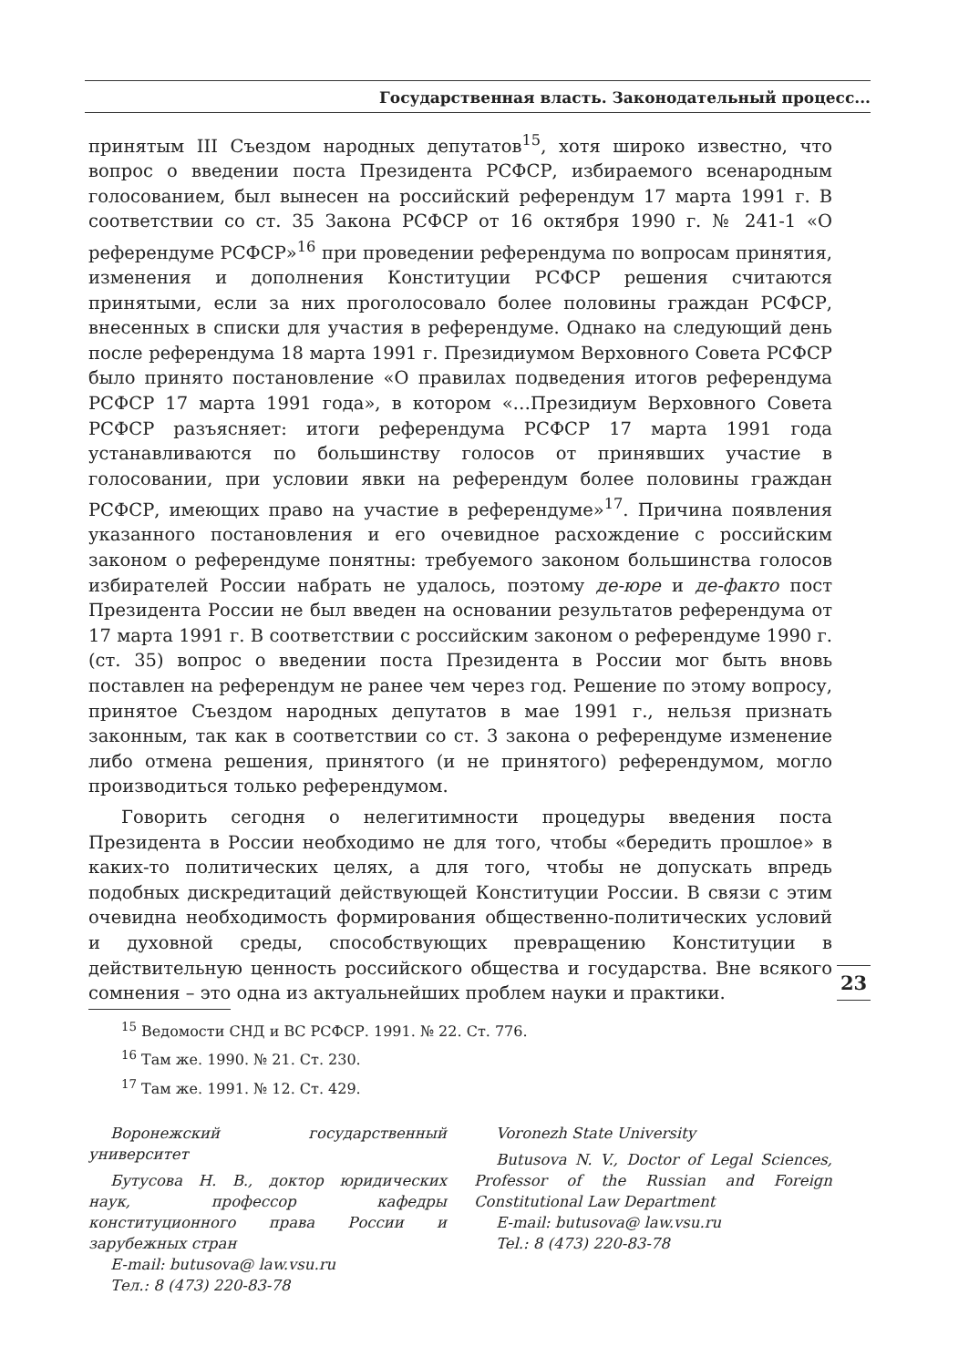Государственная власть. Законодательный процесс...
принятым III Съездом народных депутатов<sup>15</sup>, хотя широко известно, что вопрос о введении поста Президента РСФСР, избираемого всенародным голосованием, был вынесен на российский референдум 17 марта 1991 г. В соответствии со ст. 35 Закона РСФСР от 16 октября 1990 г. № 241-1 «О референдуме РСФСР»<sup>16</sup> при проведении референдума по вопросам принятия, изменения и дополнения Конституции РСФСР решения считаются принятыми, если за них проголосовало более половины граждан РСФСР, внесенных в списки для участия в референдуме. Однако на следующий день после референдума 18 марта 1991 г. Президиумом Верховного Совета РСФСР было принято постановление «О правилах подведения итогов референдума РСФСР 17 марта 1991 года», в котором «…Президиум Верховного Совета РСФСР разъясняет: итоги референдума РСФСР 17 марта 1991 года устанавливаются по большинству голосов от принявших участие в голосовании, при условии явки на референдум более половины граждан РСФСР, имеющих право на участие в референдуме»<sup>17</sup>. Причина появления указанного постановления и его очевидное расхождение с российским законом о референдуме понятны: требуемого законом большинства голосов избирателей России набрать не удалось, поэтому де-юре и де-факто пост Президента России не был введен на основании результатов референдума от 17 марта 1991 г. В соответствии с российским законом о референдуме 1990 г. (ст. 35) вопрос о введении поста Президента в России мог быть вновь поставлен на референдум не ранее чем через год. Решение по этому вопросу, принятое Съездом народных депутатов в мае 1991 г., нельзя признать законным, так как в соответствии со ст. 3 закона о референдуме изменение либо отмена решения, принятого (и не принятого) референдумом, могло производиться только референдумом.
Говорить сегодня о нелегитимности процедуры введения поста Президента в России необходимо не для того, чтобы «бередить прошлое» в каких-то политических целях, а для того, чтобы не допускать впредь подобных дискредитаций действующей Конституции России. В связи с этим очевидна необходимость формирования общественно-политических условий и духовной среды, способствующих превращению Конституции в действительную ценность российского общества и государства. Вне всякого сомнения – это одна из актуальнейших проблем науки и практики.
23
<sup>15</sup> Ведомости СНД и ВС РСФСР. 1991. № 22. Ст. 776.
<sup>16</sup> Там же. 1990. № 21. Ст. 230.
<sup>17</sup> Там же. 1991. № 12. Ст. 429.
Воронежский государственный университет
Бутусова Н. В., доктор юридических наук, профессор кафедры конституционного права России и зарубежных стран
E-mail: butusova@ law.vsu.ru
Тел.: 8 (473) 220-83-78
Voronezh State University
Butusova N. V., Doctor of Legal Sciences, Professor of the Russian and Foreign Constitutional Law Department
E-mail: butusova@ law.vsu.ru
Tel.: 8 (473) 220-83-78